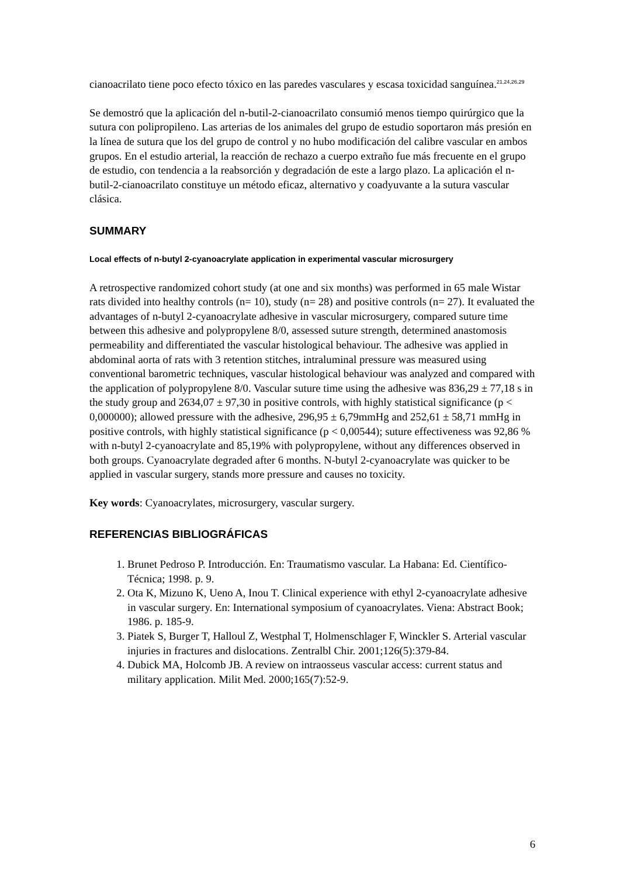cianoacrilato tiene poco efecto tóxico en las paredes vasculares y escasa toxicidad sanguínea.<sup>21,24,26,29</sup>
Se demostró que la aplicación del n-butil-2-cianoacrilato consumió menos tiempo quirúrgico que la sutura con polipropileno. Las arterias de los animales del grupo de estudio soportaron más presión en la línea de sutura que los del grupo de control y no hubo modificación del calibre vascular en ambos grupos. En el estudio arterial, la reacción de rechazo a cuerpo extraño fue más frecuente en el grupo de estudio, con tendencia a la reabsorción y degradación de este a largo plazo. La aplicación el n-butil-2-cianoacrilato constituye un método eficaz, alternativo y coadyuvante a la sutura vascular clásica.
SUMMARY
Local effects of n-butyl 2-cyanoacrylate application in experimental vascular microsurgery
A retrospective randomized cohort study (at one and six months) was performed in 65 male Wistar rats divided into healthy controls (n= 10), study (n= 28) and positive controls (n= 27). It evaluated the advantages of n-butyl 2-cyanoacrylate adhesive in vascular microsurgery, compared suture time between this adhesive and polypropylene 8/0, assessed suture strength, determined anastomosis permeability and differentiated the vascular histological behaviour. The adhesive was applied in abdominal aorta of rats with 3 retention stitches, intraluminal pressure was measured using conventional barometric techniques, vascular histological behaviour was analyzed and compared with the application of polypropylene 8/0. Vascular suture time using the adhesive was 836,29 ± 77,18 s in the study group and 2634,07 ± 97,30 in positive controls, with highly statistical significance (p < 0,000000); allowed pressure with the adhesive, 296,95 ± 6,79mmHg and 252,61 ± 58,71 mmHg in positive controls, with highly statistical significance (p < 0,00544); suture effectiveness was 92,86 % with n-butyl 2-cyanoacrylate and 85,19% with polypropylene, without any differences observed in both groups. Cyanoacrylate degraded after 6 months. N-butyl 2-cyanoacrylate was quicker to be applied in vascular surgery, stands more pressure and causes no toxicity.
Key words: Cyanoacrylates, microsurgery, vascular surgery.
REFERENCIAS BIBLIOGRÁFICAS
1. Brunet Pedroso P. Introducción. En: Traumatismo vascular. La Habana: Ed. Científico-Técnica; 1998. p. 9.
2. Ota K, Mizuno K, Ueno A, Inou T. Clinical experience with ethyl 2-cyanoacrylate adhesive in vascular surgery. En: International symposium of cyanoacrylates. Viena: Abstract Book; 1986. p. 185-9.
3. Piatek S, Burger T, Halloul Z, Westphal T, Holmenschlager F, Winckler S. Arterial vascular injuries in fractures and dislocations. Zentralbl Chir. 2001;126(5):379-84.
4. Dubick MA, Holcomb JB. A review on intraosseus vascular access: current status and military application. Milit Med. 2000;165(7):52-9.
6